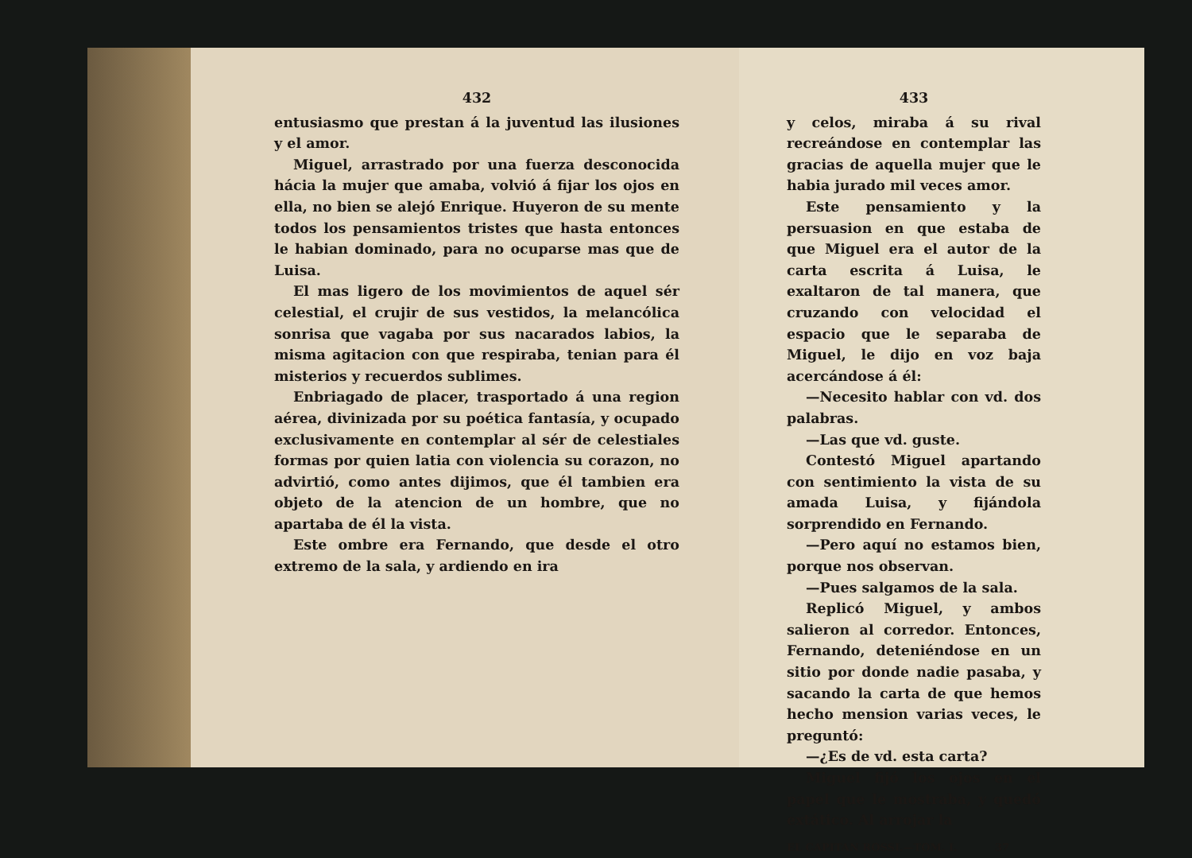432
entusiasmo que prestan á la juventud las ilusiones y el amor.
Miguel, arrastrado por una fuerza desconocida hácia la mujer que amaba, volvió á fijar los ojos en ella, no bien se alejó Enrique. Huyeron de su mente todos los pensamientos tristes que hasta entonces le habian dominado, para no ocuparse mas que de Luisa.
El mas ligero de los movimientos de aquel sér celestial, el crujir de sus vestidos, la melancólica sonrisa que vagaba por sus nacarados labios, la misma agitacion con que respiraba, tenian para él misterios y recuerdos sublimes.
Enbriagado de placer, trasportado á una region aérea, divinizada por su poética fantasía, y ocupado exclusivamente en contemplar al sér de celestiales formas por quien latia con violencia su corazon, no advirtió, como antes dijimos, que él tambien era objeto de la atencion de un hombre, que no apartaba de él la vista.
Este ombre era Fernando, que desde el otro extremo de la sala, y ardiendo en ira
433
y celos, miraba á su rival recreándose en contemplar las gracias de aquella mujer que le habia jurado mil veces amor.
Este pensamiento y la persuasion en que estaba de que Miguel era el autor de la carta escrita á Luisa, le exaltaron de tal manera, que cruzando con velocidad el espacio que le separaba de Miguel, le dijo en voz baja acercándose á él:
—Necesito hablar con vd. dos palabras.
—Las que vd. guste.
Contestó Miguel apartando con sentimiento la vista de su amada Luisa, y fijándola sorprendido en Fernando.
—Pero aquí no estamos bien, porque nos observan.
—Pues salgamos de la sala.
Replicó Miguel, y ambos salieron al corredor. Entonces, Fernando, deteniéndose en un sitio por donde nadie pasaba, y sacando la carta de que hemos hecho mension varias veces, le preguntó:
—¿Es de vd. esta carta?
Miguel fijó los ojos en el papel que le mostraba, y quedó extático. Al arrojar la
EL CAPITAN ROSSI.—TOM. I. 37